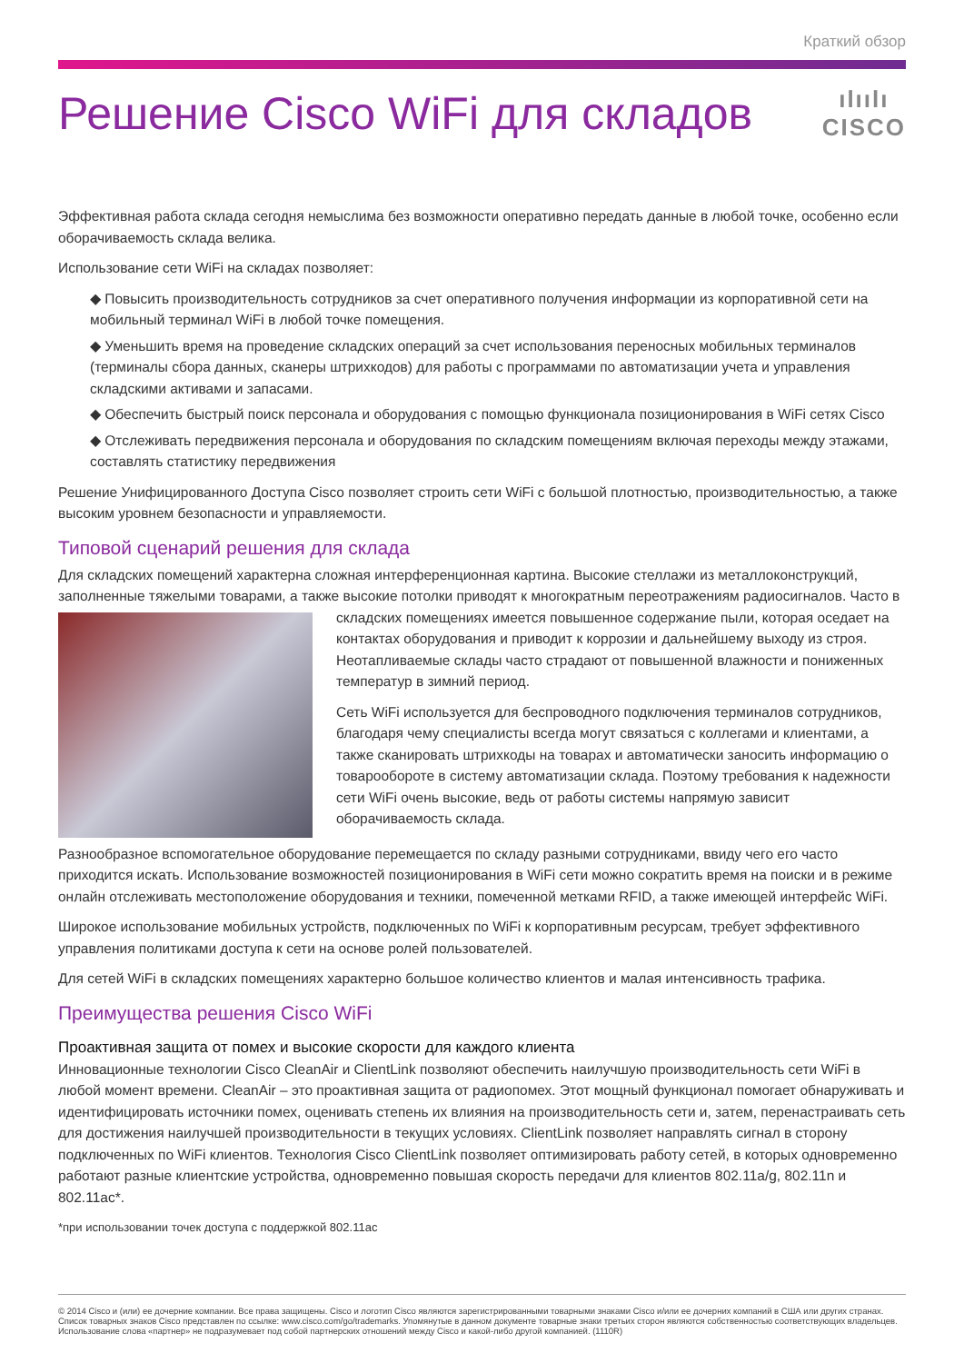Краткий обзор
Решение Cisco WiFi для складов
ılıılı
CISCO
Эффективная работа склада сегодня немыслима без возможности оперативно передать данные в любой точке, особенно если оборачиваемость склада велика.
Использование сети WiFi на складах позволяет:
◆ Повысить производительность сотрудников за счет оперативного получения информации из корпоративной сети на мобильный терминал WiFi в любой точке помещения.
◆ Уменьшить время на проведение складских операций за счет использования переносных мобильных терминалов (терминалы сбора данных, сканеры штрихкодов) для работы с программами по автоматизации учета и управления складскими активами и запасами.
◆ Обеспечить быстрый поиск персонала и оборудования с помощью функционала позиционирования в WiFi сетях Cisco
◆ Отслеживать передвижения персонала и оборудования по складским помещениям включая переходы между этажами, составлять статистику передвижения
Решение Унифицированного Доступа Cisco позволяет строить сети WiFi с большой плотностью, производительностью, а также высоким уровнем безопасности и управляемости.
Типовой сценарий решения для склада
Для складских помещений характерна сложная интерференционная картина. Высокие стеллажи из металлоконструкций, заполненные тяжелыми товарами, а также высокие потолки приводят к многократным переотражениям радиосигналов. Часто в складских помещениях имеется повышенное содержание пыли, которая оседает на контактах оборудования и приводит к коррозии и дальнейшему выходу из строя. Неотапливаемые склады часто страдают от повышенной влажности и пониженных температур в зимний период.
Сеть WiFi используется для беспроводного подключения терминалов сотрудников, благодаря чему специалисты всегда могут связаться с коллегами и клиентами, а также сканировать штрихкоды на товарах и автоматически заносить информацию о товарообороте в систему автоматизации склада. Поэтому требования к надежности сети WiFi очень высокие, ведь от работы системы напрямую зависит оборачиваемость склада.
Разнообразное вспомогательное оборудование перемещается по складу разными сотрудниками, ввиду чего его часто приходится искать. Использование возможностей позиционирования в WiFi сети можно сократить время на поиски и в режиме онлайн отслеживать местоположение оборудования и техники, помеченной метками RFID, а также имеющей интерфейс WiFi.
Широкое использование мобильных устройств, подключенных по WiFi к корпоративным ресурсам, требует эффективного управления политиками доступа к сети на основе ролей пользователей.
Для сетей WiFi в складских помещениях характерно большое количество клиентов и малая интенсивность трафика.
Преимущества решения Cisco WiFi
Проактивная защита от помех и высокие скорости для каждого клиента
Инновационные технологии Cisco CleanAir и ClientLink позволяют обеспечить наилучшую производительность сети WiFi в любой момент времени. CleanAir – это проактивная защита от радиопомех. Этот мощный функционал помогает обнаруживать и идентифицировать источники помех, оценивать степень их влияния на производительность сети и, затем, перенастраивать сеть для достижения наилучшей производительности в текущих условиях. ClientLink позволяет направлять сигнал в сторону подключенных по WiFi клиентов. Технология Cisco ClientLink позволяет оптимизировать работу сетей, в которых одновременно работают разные клиентские устройства, одновременно повышая скорость передачи для клиентов 802.11a/g, 802.11n и 802.11ac*.
*при использовании точек доступа с поддержкой 802.11ac
© 2014 Cisco и (или) ее дочерние компании. Все права защищены. Cisco и логотип Cisco являются зарегистрированными товарными знаками Cisco и/или ее дочерних компаний в США или других странах. Список товарных знаков Cisco представлен по ссылке: www.cisco.com/go/trademarks. Упомянутые в данном документе товарные знаки третьих сторон являются собственностью соответствующих владельцев. Использование слова «партнер» не подразумевает под собой партнерских отношений между Cisco и какой-либо другой компанией. (1110R)